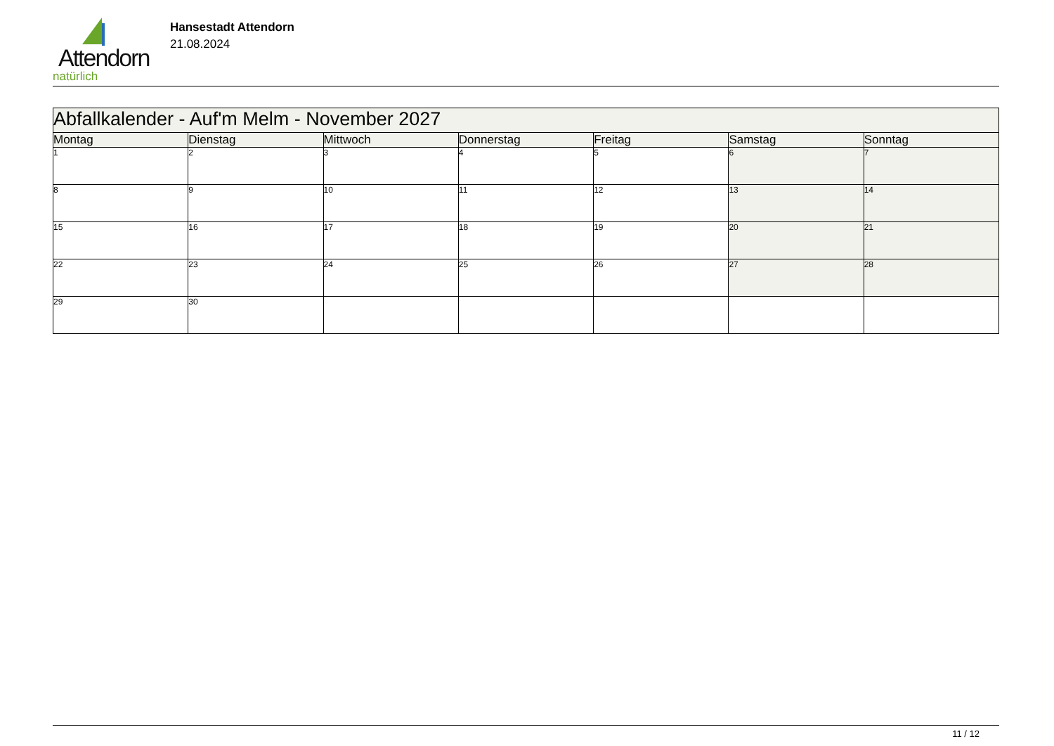Attendorn
natürlich
Hansestadt Attendorn
21.08.2024
| Abfallkalender - Auf'm Melm - November 2027 | | | | | | |
| Montag | Dienstag | Mittwoch | Donnerstag | Freitag | Samstag | Sonntag |
| 1 | 2 | 3 | 4 | 5 | 6 | 7 |
| 8 | 9 | 10 | 11 | 12 | 13 | 14 |
| 15 | 16 | 17 | 18 | 19 | 20 | 21 |
| 22 | 23 | 24 | 25 | 26 | 27 | 28 |
| 29 | 30 | | | | | |
11 / 12